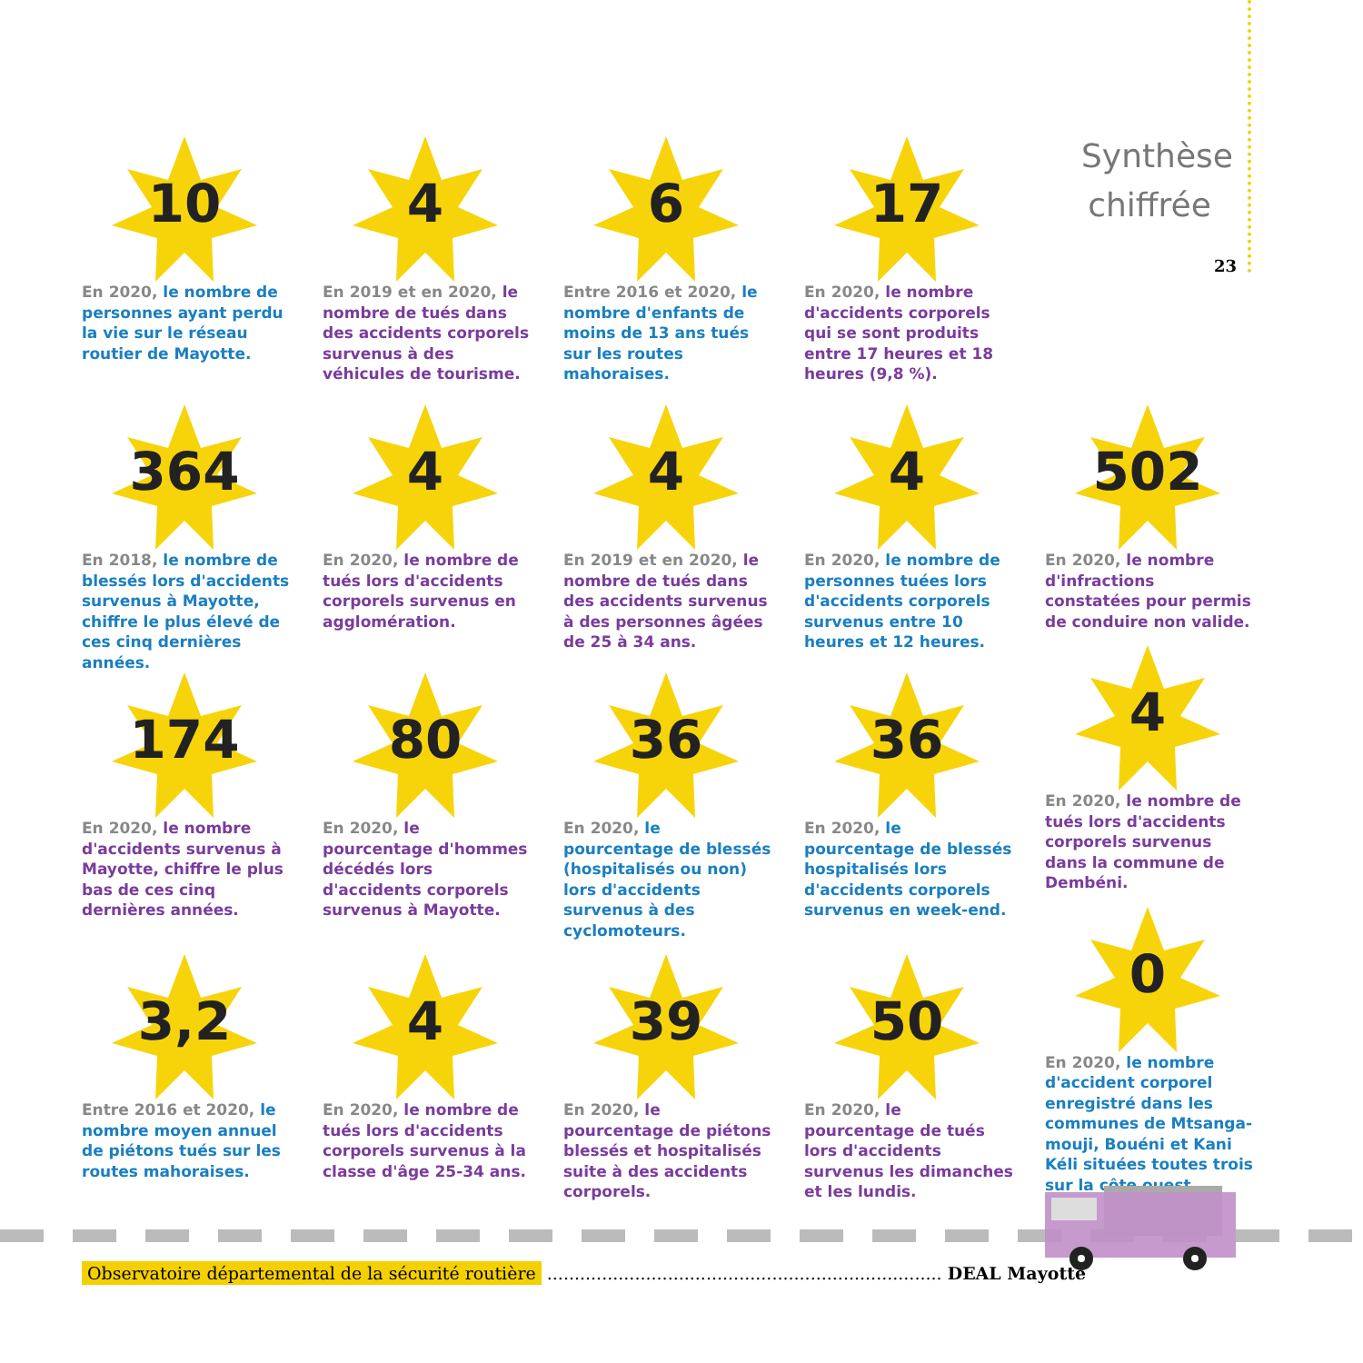Synthèse chiffrée
23
10
En 2020, le nombre de personnes ayant perdu la vie sur le réseau routier de Mayotte.
4
En 2019 et en 2020, le nombre de tués dans des accidents corporels survenus à des véhicules de tourisme.
6
Entre 2016 et 2020, le nombre d'enfants de moins de 13 ans tués sur les routes mahoraises.
17
En 2020, le nombre d'accidents corporels qui se sont produits entre 17 heures et 18 heures (9,8 %).
364
En 2018, le nombre de blessés lors d'accidents survenus à Mayotte, chiffre le plus élevé de ces cinq dernières années.
4
En 2020, le nombre de tués lors d'accidents corporels survenus en agglomération.
4
En 2019 et en 2020, le nombre de tués dans des accidents survenus à des personnes âgées de 25 à 34 ans.
4
En 2020, le nombre de personnes tuées lors d'accidents corporels survenus entre 10 heures et 12 heures.
502
En 2020, le nombre d'infractions constatées pour permis de conduire non valide.
4
En 2020, le nombre de tués lors d'accidents corporels survenus dans la commune de Dembéni.
0
En 2020, le nombre d'accident corporel enregistré dans les communes de Mtsanga-mouji, Bouéni et Kani Kéli situées toutes trois sur la côte ouest.
174
En 2020, le nombre d'accidents survenus à Mayotte, chiffre le plus bas de ces cinq dernières années.
80
En 2020, le pourcentage d'hommes décédés lors d'accidents corporels survenus à Mayotte.
36
En 2020, le pourcentage de blessés (hospitalisés ou non) lors d'accidents survenus à des cyclomoteurs.
36
En 2020, le pourcentage de blessés hospitalisés lors d'accidents corporels survenus en week-end.
3,2
Entre 2016 et 2020, le nombre moyen annuel de piétons tués sur les routes mahoraises.
4
En 2020, le nombre de tués lors d'accidents corporels survenus à la classe d'âge 25-34 ans.
39
En 2020, le pourcentage de piétons blessés et hospitalisés suite à des accidents corporels.
50
En 2020, le pourcentage de tués lors d'accidents survenus les dimanches et les lundis.
Observatoire départemental de la sécurité routière ........................................................................ DEAL Mayotte